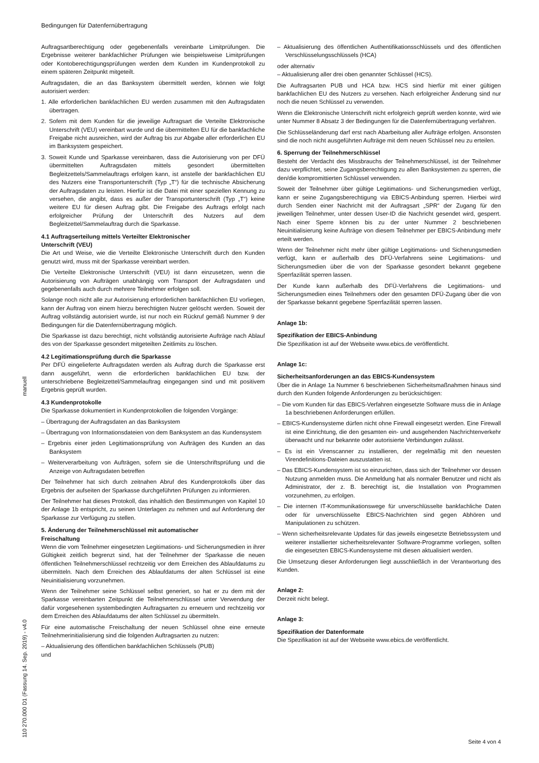Bedingungen für Datenfernübertragung
Auftragsartberechtigung oder gegebenenfalls vereinbarte Limitprüfungen. Die Ergebnisse weiterer bankfachlicher Prüfungen wie beispielsweise Limitprüfungen oder Kontoberechtigungsprüfungen werden dem Kunden im Kundenprotokoll zu einem späteren Zeitpunkt mitgeteilt.
Auftragsdaten, die an das Banksystem übermittelt werden, können wie folgt autorisiert werden:
1. Alle erforderlichen bankfachlichen EU werden zusammen mit den Auftragsdaten übertragen.
2. Sofern mit dem Kunden für die jeweilige Auftragsart die Verteilte Elektronische Unterschrift (VEU) vereinbart wurde und die übermittelten EU für die bankfachliche Freigabe nicht ausreichen, wird der Auftrag bis zur Abgabe aller erforderlichen EU im Banksystem gespeichert.
3. Soweit Kunde und Sparkasse vereinbaren, dass die Autorisierung von per DFÜ übermittelten Auftragsdaten mittels gesondert übermittelten Begleitzettels/Sammelauftrags erfolgen kann, ist anstelle der bankfachlichen EU des Nutzers eine Transportunterschrift (Typ „T“) für die technische Absicherung der Auftragsdaten zu leisten. Hierfür ist die Datei mit einer speziellen Kennung zu versehen, die angibt, dass es außer der Transportunterschrift (Typ „T“) keine weitere EU für diesen Auftrag gibt. Die Freigabe des Auftrags erfolgt nach erfolgreicher Prüfung der Unterschrift des Nutzers auf dem Begleitzettel/Sammelauftrag durch die Sparkasse.
4.1 Auftragserteilung mittels Verteilter Elektronischer
Unterschrift (VEU)
Die Art und Weise, wie die Verteilte Elektronische Unterschrift durch den Kunden genutzt wird, muss mit der Sparkasse vereinbart werden.
Die Verteilte Elektronische Unterschrift (VEU) ist dann einzusetzen, wenn die Autorisierung von Aufträgen unabhängig vom Transport der Auftragsdaten und gegebenenfalls auch durch mehrere Teilnehmer erfolgen soll.
Solange noch nicht alle zur Autorisierung erforderlichen bankfachlichen EU vorliegen, kann der Auftrag von einem hierzu berechtigten Nutzer gelöscht werden. Soweit der Auftrag vollständig autorisiert wurde, ist nur noch ein Rückruf gemäß Nummer 9 der Bedingungen für die Datenfernübertragung möglich.
Die Sparkasse ist dazu berechtigt, nicht vollständig autorisierte Aufträge nach Ablauf des von der Sparkasse gesondert mitgeteilten Zeitlimits zu löschen.
4.2 Legitimationsprüfung durch die Sparkasse
Per DFÜ eingelieferte Auftragsdaten werden als Auftrag durch die Sparkasse erst dann ausgeführt, wenn die erforderlichen bankfachlichen EU bzw. der unterschriebene Begleitzettel/Sammelauftrag eingegangen sind und mit positivem Ergebnis geprüft wurden.
4.3 Kundenprotokolle
Die Sparkasse dokumentiert in Kundenprotokollen die folgenden Vorgänge:
– Übertragung der Auftragsdaten an das Banksystem
– Übertragung von Informationsdateien von dem Banksystem an das Kundensystem
– Ergebnis einer jeden Legitimationsprüfung von Aufträgen des Kunden an das Banksystem
– Weiterverarbeitung von Aufträgen, sofern sie die Unterschriftsprüfung und die Anzeige von Auftragsdaten betreffen
Der Teilnehmer hat sich durch zeitnahen Abruf des Kundenprotokolls über das Ergebnis der aufseiten der Sparkasse durchgeführten Prüfungen zu informieren.
Der Teilnehmer hat dieses Protokoll, das inhaltlich den Bestimmungen von Kapitel 10 der Anlage 1b entspricht, zu seinen Unterlagen zu nehmen und auf Anforderung der Sparkasse zur Verfügung zu stellen.
5. Änderung der Teilnehmerschlüssel mit automatischer
Freischaltung
Wenn die vom Teilnehmer eingesetzten Legitimations- und Sicherungsmedien in ihrer Gültigkeit zeitlich begrenzt sind, hat der Teilnehmer der Sparkasse die neuen öffentlichen Teilnehmerschlüssel rechtzeitig vor dem Erreichen des Ablaufdatums zu übermitteln. Nach dem Erreichen des Ablaufdatums der alten Schlüssel ist eine Neuinitialisierung vorzunehmen.
Wenn der Teilnehmer seine Schlüssel selbst generiert, so hat er zu dem mit der Sparkasse vereinbarten Zeitpunkt die Teilnehmerschlüssel unter Verwendung der dafür vorgesehenen systembedingten Auftragsarten zu erneuern und rechtzeitig vor dem Erreichen des Ablaufdatums der alten Schlüssel zu übermitteln.
Für eine automatische Freischaltung der neuen Schlüssel ohne eine erneute Teilnehmerinitialisierung sind die folgenden Auftragsarten zu nutzen:
– Aktualisierung des öffentlichen bankfachlichen Schlüssels (PUB)
und
– Aktualisierung des öffentlichen Authentifikationsschlüssels und des öffentlichen Verschlüsselungsschlüssels (HCA)
oder alternativ
– Aktualisierung aller drei oben genannter Schlüssel (HCS).
Die Auftragsarten PUB und HCA bzw. HCS sind hierfür mit einer gültigen bankfachlichen EU des Nutzers zu versehen. Nach erfolgreicher Änderung sind nur noch die neuen Schlüssel zu verwenden.
Wenn die Elektronische Unterschrift nicht erfolgreich geprüft werden konnte, wird wie unter Nummer 8 Absatz 3 der Bedingungen für die Datenfernübertragung verfahren.
Die Schlüsseländerung darf erst nach Abarbeitung aller Aufträge erfolgen. Ansonsten sind die noch nicht ausgeführten Aufträge mit dem neuen Schlüssel neu zu erteilen.
6. Sperrung der Teilnehmerschlüssel
Besteht der Verdacht des Missbrauchs der Teilnehmerschlüssel, ist der Teilnehmer dazu verpflichtet, seine Zugangsberechtigung zu allen Banksystemen zu sperren, die den/die kompromittierten Schlüssel verwenden.
Soweit der Teilnehmer über gültige Legitimations- und Sicherungsmedien verfügt, kann er seine Zugangsberechtigung via EBICS-Anbindung sperren. Hierbei wird durch Senden einer Nachricht mit der Auftragsart „SPR“ der Zugang für den jeweiligen Teilnehmer, unter dessen User-ID die Nachricht gesendet wird, gesperrt. Nach einer Sperre können bis zu der unter Nummer 2 beschriebenen Neuinitialisierung keine Aufträge von diesem Teilnehmer per EBICS-Anbindung mehr erteilt werden.
Wenn der Teilnehmer nicht mehr über gültige Legitimations- und Sicherungsmedien verfügt, kann er außerhalb des DFÜ-Verfahrens seine Legitimations- und Sicherungsmedien über die von der Sparkasse gesondert bekannt gegebene Sperrfazilität sperren lassen.
Der Kunde kann außerhalb des DFÜ-Verfahrens die Legitimations- und Sicherungsmedien eines Teilnehmers oder den gesamten DFÜ-Zugang über die von der Sparkasse bekannt gegebene Sperrfazilität sperren lassen.
Anlage 1b:
Spezifikation der EBICS-Anbindung
Die Spezifikation ist auf der Webseite www.ebics.de veröffentlicht.
Anlage 1c:
Sicherheitsanforderungen an das EBICS-Kundensystem
Über die in Anlage 1a Nummer 6 beschriebenen Sicherheitsmaßnahmen hinaus sind durch den Kunden folgende Anforderungen zu berücksichtigen:
– Die vom Kunden für das EBICS-Verfahren eingesetzte Software muss die in Anlage 1a beschriebenen Anforderungen erfüllen.
– EBICS-Kundensysteme dürfen nicht ohne Firewall eingesetzt werden. Eine Firewall ist eine Einrichtung, die den gesamten ein- und ausgehenden Nachrichtenverkehr überwacht und nur bekannte oder autorisierte Verbindungen zulässt.
– Es ist ein Virenscanner zu installieren, der regelmäßig mit den neuesten Virendefinitions-Dateien auszustatten ist.
– Das EBICS-Kundensystem ist so einzurichten, dass sich der Teilnehmer vor dessen Nutzung anmelden muss. Die Anmeldung hat als normaler Benutzer und nicht als Administrator, der z. B. berechtigt ist, die Installation von Programmen vorzunehmen, zu erfolgen.
– Die internen IT-Kommunikationswege für unverschlüsselte bankfachliche Daten oder für unverschlüsselte EBICS-Nachrichten sind gegen Abhören und Manipulationen zu schützen.
– Wenn sicherheitsrelevante Updates für das jeweils eingesetzte Betriebssystem und weiterer installierter sicherheitsrelevanter Software-Programme vorliegen, sollten die eingesetzten EBICS-Kundensysteme mit diesen aktualisiert werden.
Die Umsetzung dieser Anforderungen liegt ausschließlich in der Verantwortung des Kunden.
Anlage 2:
Derzeit nicht belegt.
Anlage 3:
Spezifikation der Datenformate
Die Spezifikation ist auf der Webseite www.ebics.de veröffentlicht.
manuell
110 270.000 D1 (Fassung 14. Sep. 2019) - v4.0
Seite 4 von 4